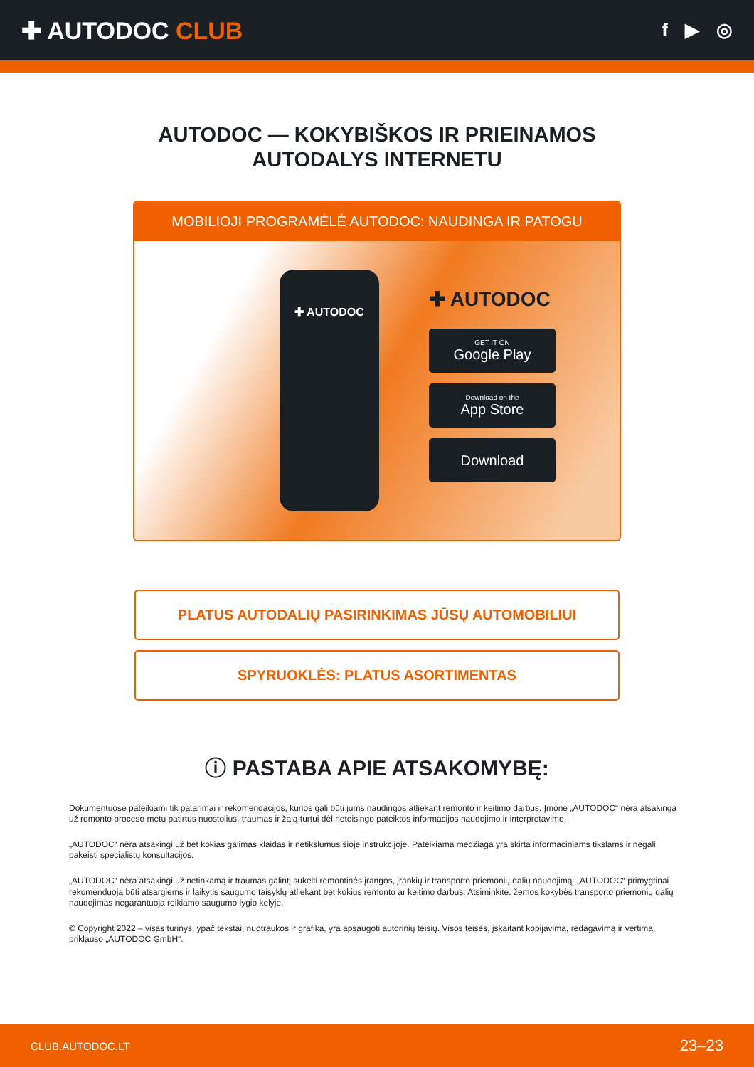✚ AUTODOC CLUB
f ▶ ◎
AUTODOC — KOKYBIŠKOS IR PRIEINAMOS
AUTODALYS INTERNETU
MOBILIOJI PROGRAMĖLĖ AUTODOC: NAUDINGA IR PATOGU
✚ AUTODOC
✚ AUTODOC
GET IT ON
Google Play
Download on the
App Store
Download
PLATUS AUTODALIŲ PASIRINKIMAS JŪSŲ AUTOMOBILIUI
SPYRUOKLĖS: PLATUS ASORTIMENTAS
ⓘ PASTABA APIE ATSAKOMYBĘ:
Dokumentuose pateikiami tik patarimai ir rekomendacijos, kurios gali būti jums naudingos atliekant remonto ir keitimo darbus. Įmonė „AUTODOC“ nėra atsakinga už remonto proceso metu patirtus nuostolius, traumas ir žalą turtui dėl neteisingo pateiktos informacijos naudojimo ir interpretavimo.
„AUTODOC“ nėra atsakingi už bet kokias galimas klaidas ir netikslumus šioje instrukcijoje. Pateikiama medžiaga yra skirta informaciniams tikslams ir negali pakeisti specialistų konsultacijos.
„AUTODOC“ nėra atsakingi už netinkamą ir traumas galintį sukelti remontinės įrangos, įrankių ir transporto priemonių dalių naudojimą. „AUTODOC“ primygtinai rekomenduoja būti atsargiems ir laikytis saugumo taisyklų atliekant bet kokius remonto ar keitimo darbus. Atsiminkite: žemos kokybės transporto priemonių dalių naudojimas negarantuoja reikiamo saugumo lygio kelyje.
© Copyright 2022 – visas turinys, ypač tekstai, nuotraukos ir grafika, yra apsaugoti autorinių teisių. Visos teisės, įskaitant kopijavimą, redagavimą ir vertimą, priklauso „AUTODOC GmbH“.
CLUB.AUTODOC.LT 23–23